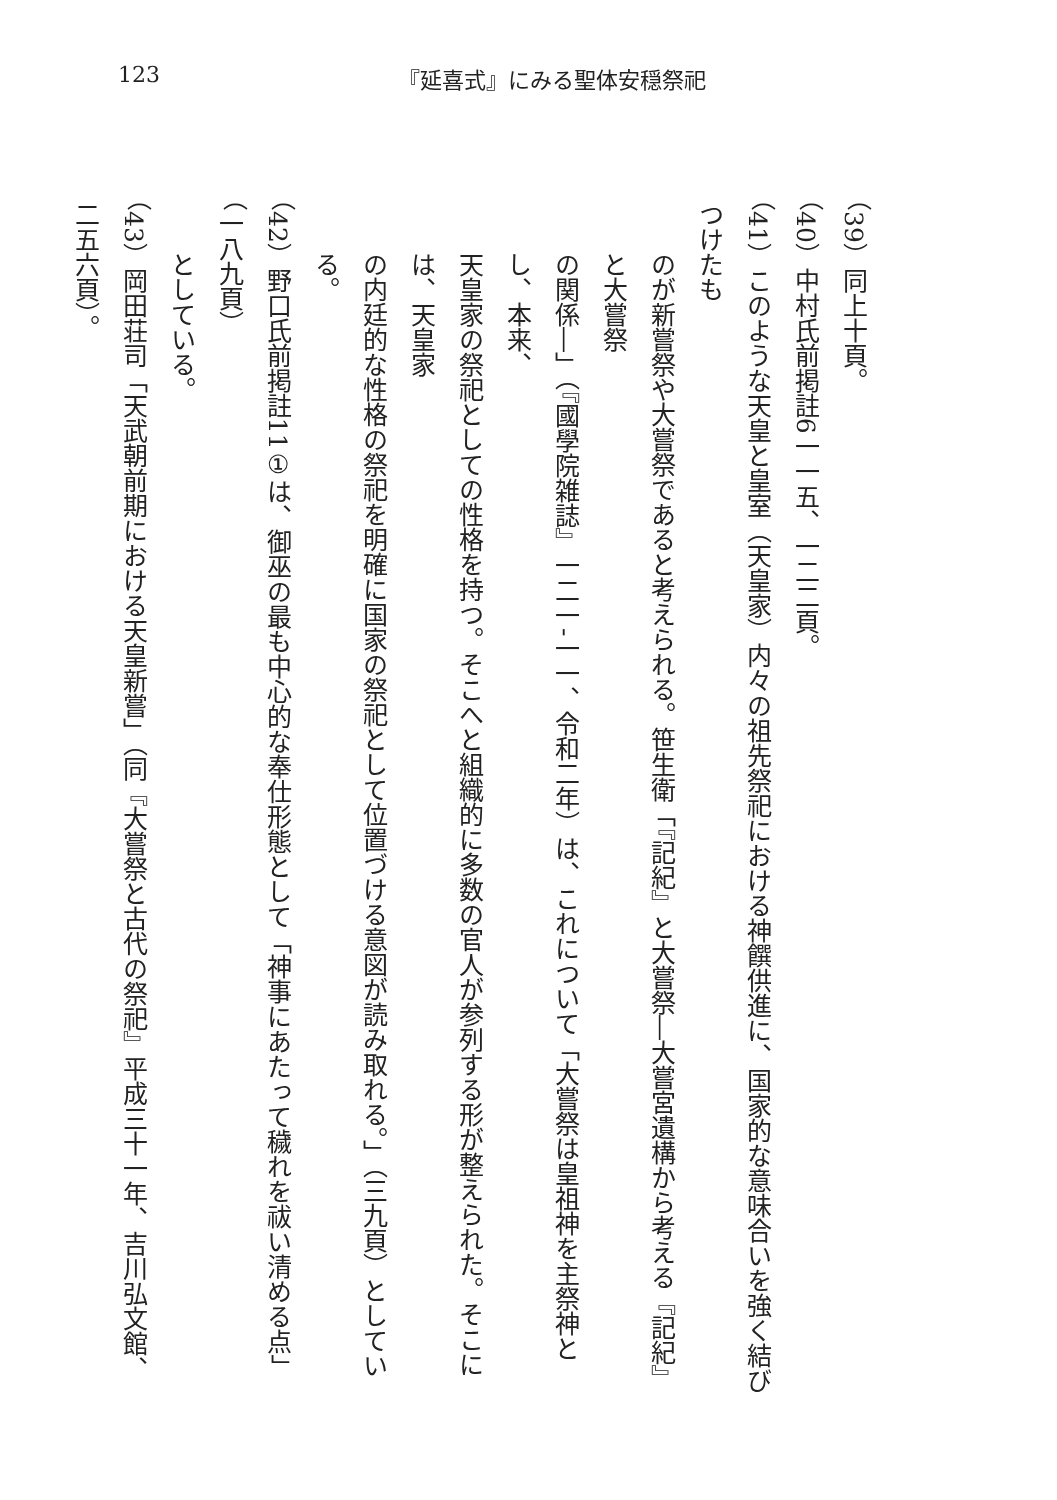123 『延喜式』にみる聖体安穏祭祀
（39）同上十頁。
（40）中村氏前掲註6一一五、一二二頁。
（41）このような天皇と皇室（天皇家）内々の祖先祭祀における神饌供進に、国家的な意味合いを強く結びつけたも
のが新嘗祭や大嘗祭であると考えられる。笹生衛「『記紀』と大嘗祭―大嘗宮遺構から考える『記紀』と大嘗祭
の関係―」（『國學院雑誌』一二一‐一一、令和二年）は、これについて「大嘗祭は皇祖神を主祭神とし、本来、
天皇家の祭祀としての性格を持つ。そこへと組織的に多数の官人が参列する形が整えられた。そこには、天皇家
の内廷的な性格の祭祀を明確に国家の祭祀として位置づける意図が読み取れる。」（三九頁）としている。
（42）野口氏前掲註11①は、御巫の最も中心的な奉仕形態として「神事にあたって穢れを祓い清める点」（一八九頁）
としている。
（43）岡田荘司「天武朝前期における天皇新嘗」（同『大嘗祭と古代の祭祀』平成三十一年、吉川弘文館、二五六頁）。